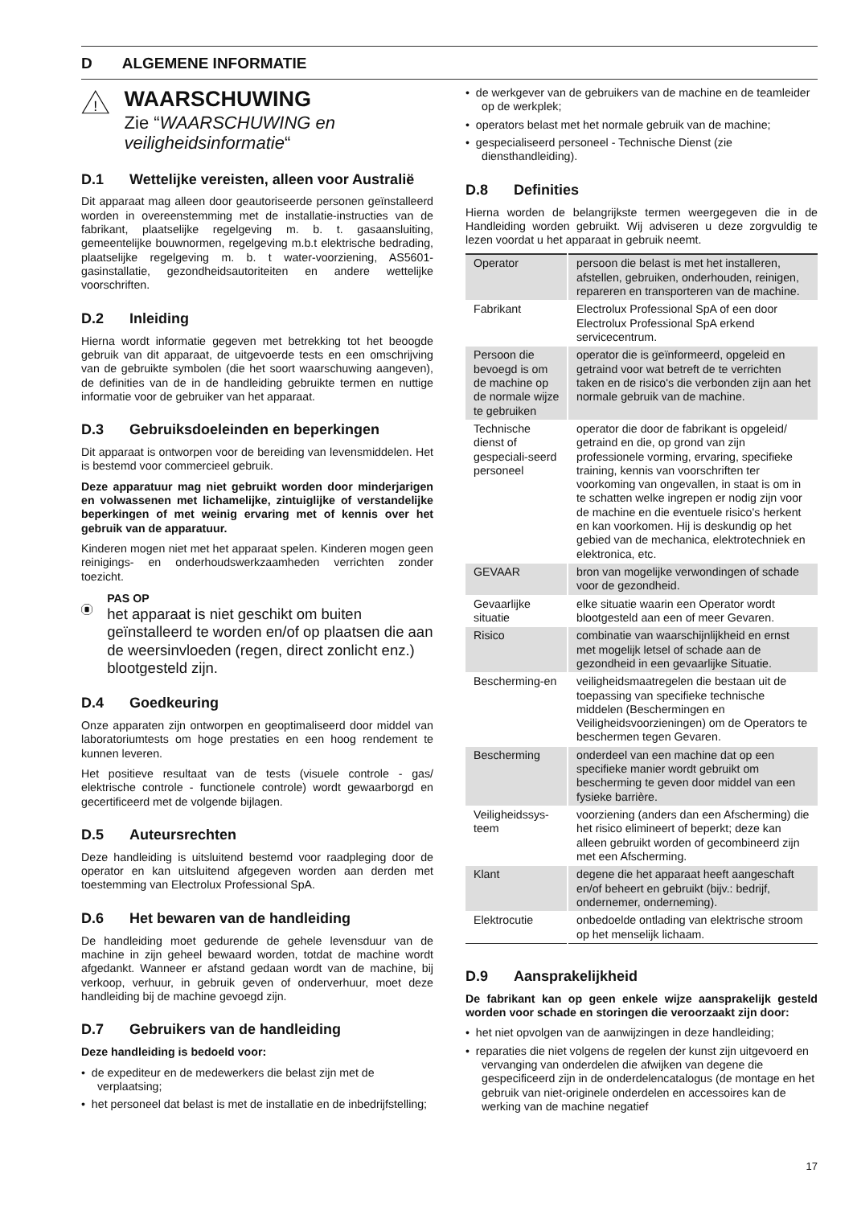D ALGEMENE INFORMATIE
!
WAARSCHUWING
Zie “WAARSCHUWING en veiligheidsinformatie“
D.1 Wettelijke vereisten, alleen voor Australië
Dit apparaat mag alleen door geautoriseerde personen geïnstalleerd worden in overeenstemming met de installatie-instructies van de fabrikant, plaatselijke regelgeving m. b. t. gasaansluiting, gemeentelijke bouwnormen, regelgeving m.b.t elektrische bedrading, plaatselijke regelgeving m. b. t water-voorziening, AS5601-gasinstallatie, gezondheidsautoriteiten en andere wettelijke voorschriften.
D.2 Inleiding
Hierna wordt informatie gegeven met betrekking tot het beoogde gebruik van dit apparaat, de uitgevoerde tests en een omschrijving van de gebruikte symbolen (die het soort waarschuwing aangeven), de definities van de in de handleiding gebruikte termen en nuttige informatie voor de gebruiker van het apparaat.
D.3 Gebruiksdoeleinden en beperkingen
Dit apparaat is ontworpen voor de bereiding van levensmiddelen. Het is bestemd voor commercieel gebruik.
Deze apparatuur mag niet gebruikt worden door minderjarigen en volwassenen met lichamelijke, zintuiglijke of verstandelijke beperkingen of met weinig ervaring met of kennis over het gebruik van de apparatuur.
Kinderen mogen niet met het apparaat spelen. Kinderen mogen geen reinigings- en onderhoudswerkzaamheden verrichten zonder toezicht.
PAS OP
het apparaat is niet geschikt om buiten geïnstalleerd te worden en/of op plaatsen die aan de weersinvloeden (regen, direct zonlicht enz.) blootgesteld zijn.
D.4 Goedkeuring
Onze apparaten zijn ontworpen en geoptimaliseerd door middel van laboratoriumtests om hoge prestaties en een hoog rendement te kunnen leveren.
Het positieve resultaat van de tests (visuele controle - gas/ elektrische controle - functionele controle) wordt gewaarborgd en gecertificeerd met de volgende bijlagen.
D.5 Auteursrechten
Deze handleiding is uitsluitend bestemd voor raadpleging door de operator en kan uitsluitend afgegeven worden aan derden met toestemming van Electrolux Professional SpA.
D.6 Het bewaren van de handleiding
De handleiding moet gedurende de gehele levensduur van de machine in zijn geheel bewaard worden, totdat de machine wordt afgedankt. Wanneer er afstand gedaan wordt van de machine, bij verkoop, verhuur, in gebruik geven of onderverhuur, moet deze handleiding bij de machine gevoegd zijn.
D.7 Gebruikers van de handleiding
Deze handleiding is bedoeld voor:
• de expediteur en de medewerkers die belast zijn met de verplaatsing;
• het personeel dat belast is met de installatie en de inbedrijfstelling;
• de werkgever van de gebruikers van de machine en de teamleider op de werkplek;
• operators belast met het normale gebruik van de machine;
• gespecialiseerd personeel - Technische Dienst (zie diensthandleiding).
D.8 Definities
Hierna worden de belangrijkste termen weergegeven die in de Handleiding worden gebruikt. Wij adviseren u deze zorgvuldig te lezen voordat u het apparaat in gebruik neemt.
| Operator | persoon die belast is met het installeren, afstellen, gebruiken, onderhouden, reinigen, repareren en transporteren van de machine. |
| Fabrikant | Electrolux Professional SpA of een door Electrolux Professional SpA erkend servicecentrum. |
| Persoon die bevoegd is om de machine op de normale wijze te gebruiken | operator die is geïnformeerd, opgeleid en getraind voor wat betreft de te verrichten taken en de risico's die verbonden zijn aan het normale gebruik van de machine. |
| Technische dienst of gespeciali-seerd personeel | operator die door de fabrikant is opgeleid/ getraind en die, op grond van zijn professionele vorming, ervaring, specifieke training, kennis van voorschriften ter voorkoming van ongevallen, in staat is om in te schatten welke ingrepen er nodig zijn voor de machine en die eventuele risico's herkent en kan voorkomen. Hij is deskundig op het gebied van de mechanica, elektrotechniek en elektronica, etc. |
| GEVAAR | bron van mogelijke verwondingen of schade voor de gezondheid. |
| Gevaarlijke situatie | elke situatie waarin een Operator wordt blootgesteld aan een of meer Gevaren. |
| Risico | combinatie van waarschijnlijkheid en ernst met mogelijk letsel of schade aan de gezondheid in een gevaarlijke Situatie. |
| Bescherming-en | veiligheidsmaatregelen die bestaan uit de toepassing van specifieke technische middelen (Beschermingen en Veiligheidsvoorzieningen) om de Operators te beschermen tegen Gevaren. |
| Bescherming | onderdeel van een machine dat op een specifieke manier wordt gebruikt om bescherming te geven door middel van een fysieke barrière. |
| Veiligheidssys-teem | voorziening (anders dan een Afscherming) die het risico elimineert of beperkt; deze kan alleen gebruikt worden of gecombineerd zijn met een Afscherming. |
| Klant | degene die het apparaat heeft aangeschaft en/of beheert en gebruikt (bijv.: bedrijf, ondernemer, onderneming). |
| Elektrocutie | onbedoelde ontlading van elektrische stroom op het menselijk lichaam. |
D.9 Aansprakelijkheid
De fabrikant kan op geen enkele wijze aansprakelijk gesteld worden voor schade en storingen die veroorzaakt zijn door:
• het niet opvolgen van de aanwijzingen in deze handleiding;
• reparaties die niet volgens de regelen der kunst zijn uitgevoerd en vervanging van onderdelen die afwijken van degene die gespecificeerd zijn in de onderdelencatalogus (de montage en het gebruik van niet-originele onderdelen en accessoires kan de werking van de machine negatief
17